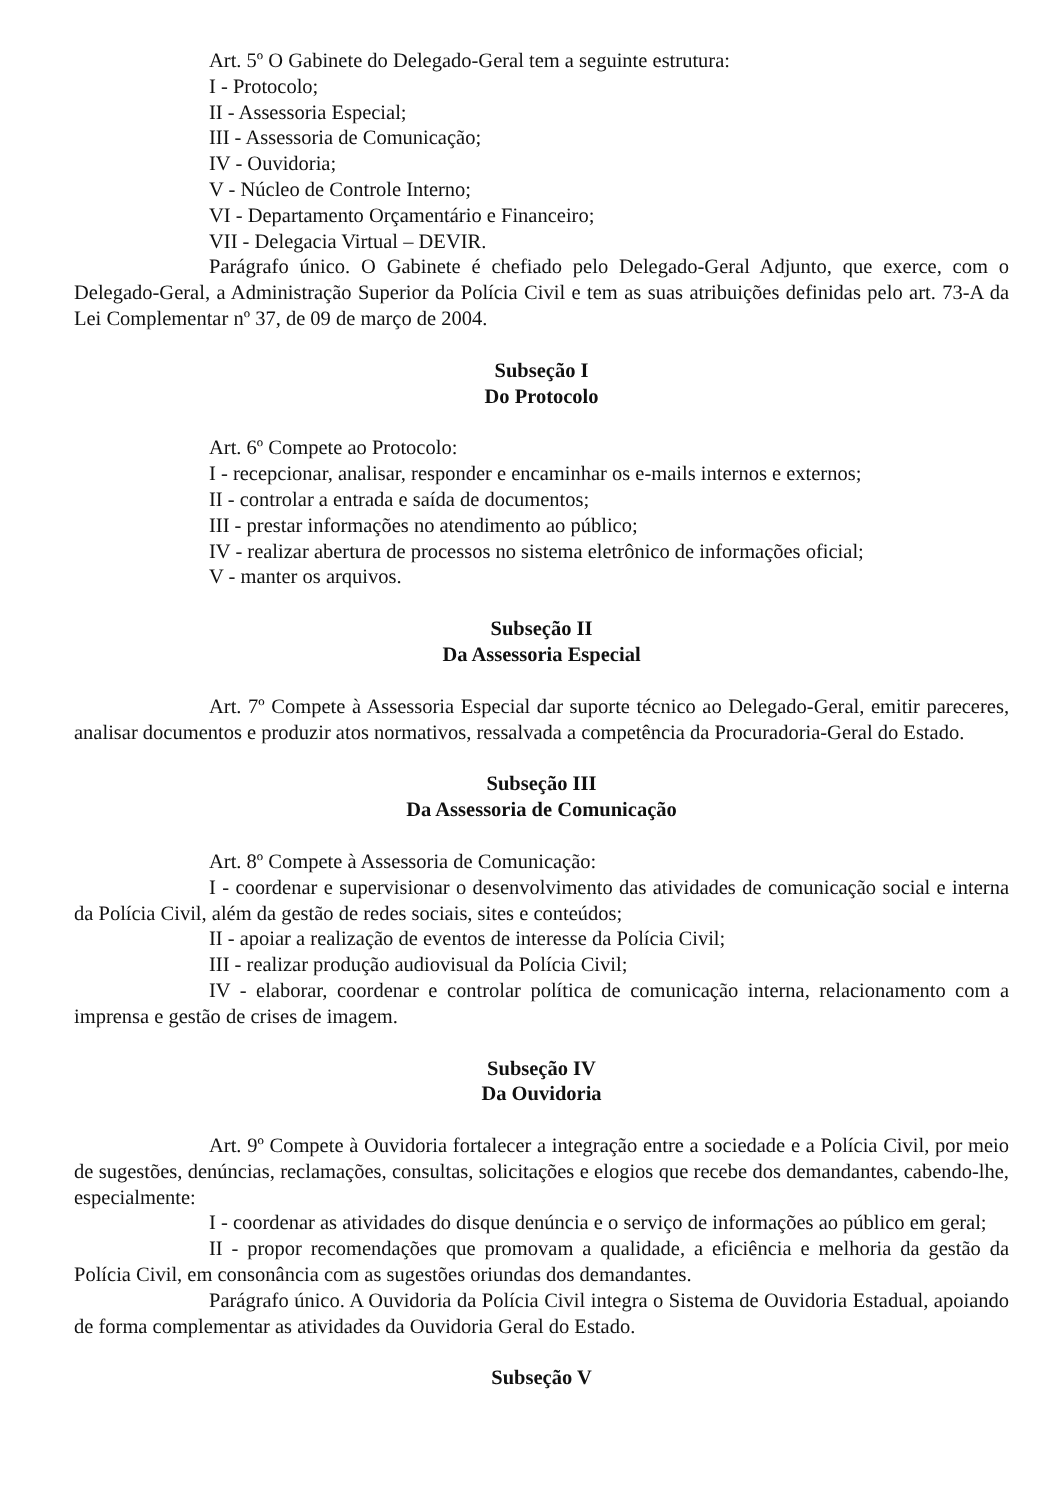Art. 5º O Gabinete do Delegado-Geral tem a seguinte estrutura:
I - Protocolo;
II - Assessoria Especial;
III - Assessoria de Comunicação;
IV - Ouvidoria;
V - Núcleo de Controle Interno;
VI - Departamento Orçamentário e Financeiro;
VII - Delegacia Virtual – DEVIR.
Parágrafo único. O Gabinete é chefiado pelo Delegado-Geral Adjunto, que exerce, com o Delegado-Geral, a Administração Superior da Polícia Civil e tem as suas atribuições definidas pelo art. 73-A da Lei Complementar nº 37, de 09 de março de 2004.
Subseção I
Do Protocolo
Art. 6º Compete ao Protocolo:
I - recepcionar, analisar, responder e encaminhar os e-mails internos e externos;
II - controlar a entrada e saída de documentos;
III - prestar informações no atendimento ao público;
IV - realizar abertura de processos no sistema eletrônico de informações oficial;
V - manter os arquivos.
Subseção II
Da Assessoria Especial
Art. 7º Compete à Assessoria Especial dar suporte técnico ao Delegado-Geral, emitir pareceres, analisar documentos e produzir atos normativos, ressalvada a competência da Procuradoria-Geral do Estado.
Subseção III
Da Assessoria de Comunicação
Art. 8º Compete à Assessoria de Comunicação:
I - coordenar e supervisionar o desenvolvimento das atividades de comunicação social e interna da Polícia Civil, além da gestão de redes sociais, sites e conteúdos;
II - apoiar a realização de eventos de interesse da Polícia Civil;
III - realizar produção audiovisual da Polícia Civil;
IV - elaborar, coordenar e controlar política de comunicação interna, relacionamento com a imprensa e gestão de crises de imagem.
Subseção IV
Da Ouvidoria
Art. 9º Compete à Ouvidoria fortalecer a integração entre a sociedade e a Polícia Civil, por meio de sugestões, denúncias, reclamações, consultas, solicitações e elogios que recebe dos demandantes, cabendo-lhe, especialmente:
I - coordenar as atividades do disque denúncia e o serviço de informações ao público em geral;
II - propor recomendações que promovam a qualidade, a eficiência e melhoria da gestão da Polícia Civil, em consonância com as sugestões oriundas dos demandantes.
Parágrafo único. A Ouvidoria da Polícia Civil integra o Sistema de Ouvidoria Estadual, apoiando de forma complementar as atividades da Ouvidoria Geral do Estado.
Subseção V